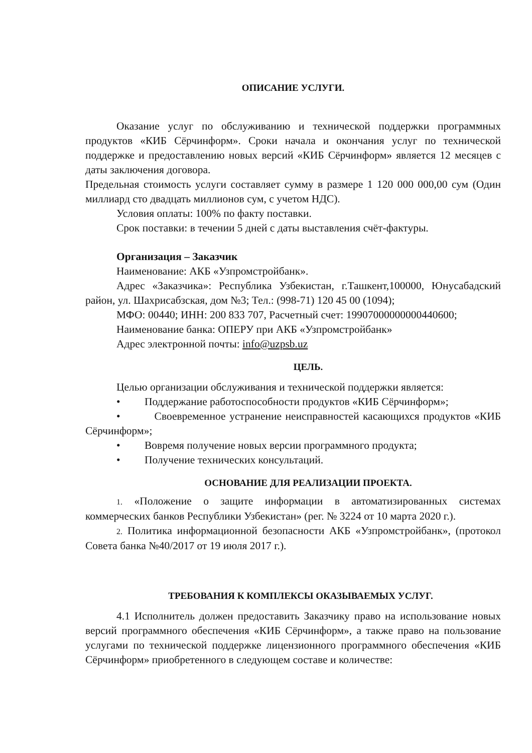ОПИСАНИЕ УСЛУГИ.
Оказание услуг по обслуживанию и технической поддержки программных продуктов «КИБ Сёрчинформ». Сроки начала и окончания услуг по технической поддержке и предоставлению новых версий «КИБ Сёрчинформ» является 12 месяцев с даты заключения договора.
Предельная стоимость услуги составляет сумму в размере 1 120 000 000,00 сум (Один миллиард сто двадцать миллионов сум, с учетом НДС).
Условия оплаты: 100% по факту поставки.
Срок поставки: в течении 5 дней с даты выставления счёт-фактуры.
Организация – Заказчик
Наименование: АКБ «Узпромстройбанк».
Адрес «Заказчика»: Республика Узбекистан, г.Ташкент,100000, Юнусабадский район, ул. Шахрисабзская, дом №3; Тел.: (998-71) 120 45 00 (1094);
МФО: 00440; ИНН: 200 833 707, Расчетный счет: 19907000000000440600;
Наименование банка: ОПЕРУ при АКБ «Узпромстройбанк»
Адрес электронной почты: info@uzpsb.uz
ЦЕЛЬ.
Целью организации обслуживания и технической поддержки является:
• Поддержание работоспособности продуктов «КИБ Сёрчинформ»;
• Своевременное устранение неисправностей касающихся продуктов «КИБ Сёрчинформ»;
• Вовремя получение новых версии программного продукта;
• Получение технических консультаций.
ОСНОВАНИЕ ДЛЯ РЕАЛИЗАЦИИ ПРОЕКТА.
1. «Положение о защите информации в автоматизированных системах коммерческих банков Республики Узбекистан» (рег. № 3224 от 10 марта 2020 г.).
2. Политика информационной безопасности АКБ «Узпромстройбанк», (протокол Совета банка №40/2017 от 19 июля 2017 г.).
ТРЕБОВАНИЯ К КОМПЛЕКСЫ ОКАЗЫВАЕМЫХ УСЛУГ.
4.1 Исполнитель должен предоставить Заказчику право на использование новых версий программного обеспечения «КИБ Сёрчинформ», а также право на пользование услугами по технической поддержке лицензионного программного обеспечения «КИБ Сёрчинформ» приобретенного в следующем составе и количестве: